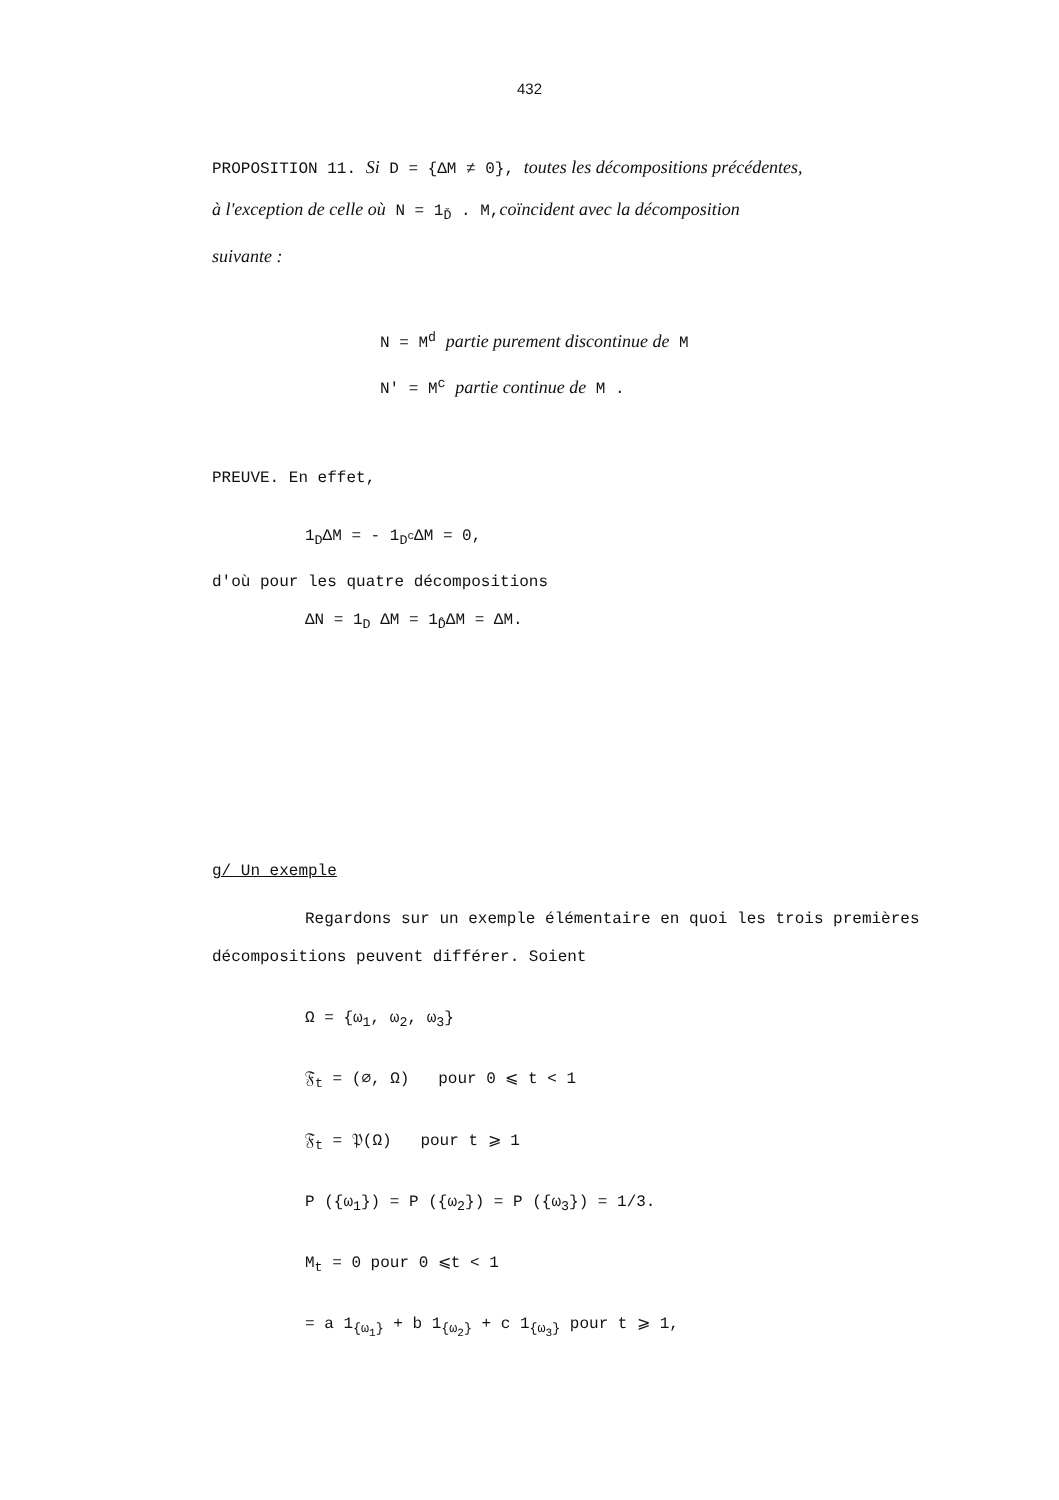432
PROPOSITION 11. Si D = {ΔM ≠ 0}, toutes les décompositions précédentes,
à l'exception de celle où N = 1<sub>Ď</sub> . M,coïncident avec la décomposition
suivante :
N = M<sup>d</sup> partie purement discontinue de M
N' = M<sup>c</sup> partie continue de M .
PREUVE. En effet,
1<sub>D</sub>ΔM = - 1<sub>D<sup>c</sup></sub>ΔM = 0,
d'où pour les quatre décompositions
ΔN = 1<sub>D</sub> ΔM = 1<sub>D̂</sub>ΔM = ΔM.
g/ Un exemple
Regardons sur un exemple élémentaire en quoi les trois premières décompositions peuvent différer. Soient
Ω = {ω<sub>1</sub>, ω<sub>2</sub>, ω<sub>3</sub>}
𝔉<sub>t</sub> = (∅, Ω) pour 0 ⩽ t < 1
𝔉<sub>t</sub> = 𝔓(Ω) pour t ⩾ 1
P ({ω<sub>1</sub>}) = P ({ω<sub>2</sub>}) = P ({ω<sub>3</sub>}) = 1/3.
M<sub>t</sub> = 0 pour 0 ⩽t < 1
= a 1<sub>{ω<sub>1</sub>}</sub> + b 1<sub>{ω<sub>2</sub>}</sub> + c 1<sub>{ω<sub>3</sub>}</sub> pour t ⩾ 1,